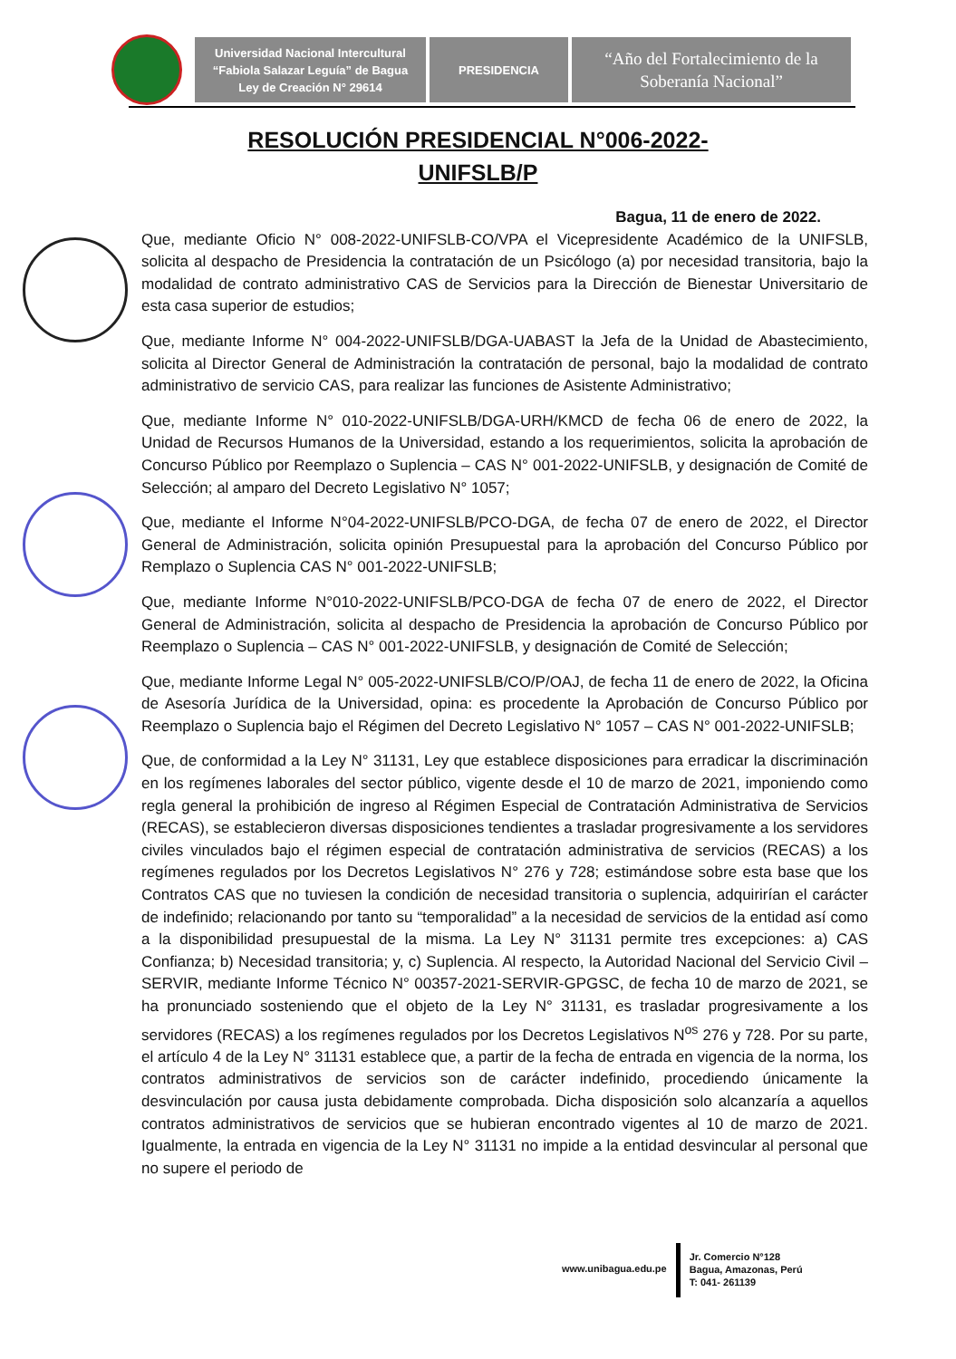Universidad Nacional Intercultural
“Fabiola Salazar Leguía” de Bagua
Ley de Creación N° 29614
PRESIDENCIA
“Año del Fortalecimiento de la
Soberanía Nacional”
RESOLUCIÓN PRESIDENCIAL N°006-2022-
UNIFSLB/P
Bagua, 11 de enero de 2022.
Que, mediante Oficio N° 008-2022-UNIFSLB-CO/VPA el Vicepresidente Académico de la UNIFSLB, solicita al despacho de Presidencia la contratación de un Psicólogo (a) por necesidad transitoria, bajo la modalidad de contrato administrativo CAS de Servicios para la Dirección de Bienestar Universitario de esta casa superior de estudios;
Que, mediante Informe N° 004-2022-UNIFSLB/DGA-UABAST la Jefa de la Unidad de Abastecimiento, solicita al Director General de Administración la contratación de personal, bajo la modalidad de contrato administrativo de servicio CAS, para realizar las funciones de Asistente Administrativo;
Que, mediante Informe N° 010-2022-UNIFSLB/DGA-URH/KMCD de fecha 06 de enero de 2022, la Unidad de Recursos Humanos de la Universidad, estando a los requerimientos, solicita la aprobación de Concurso Público por Reemplazo o Suplencia – CAS N° 001-2022-UNIFSLB, y designación de Comité de Selección; al amparo del Decreto Legislativo N° 1057;
Que, mediante el Informe N°04-2022-UNIFSLB/PCO-DGA, de fecha 07 de enero de 2022, el Director General de Administración, solicita opinión Presupuestal para la aprobación del Concurso Público por Remplazo o Suplencia CAS N° 001-2022-UNIFSLB;
Que, mediante Informe N°010-2022-UNIFSLB/PCO-DGA de fecha 07 de enero de 2022, el Director General de Administración, solicita al despacho de Presidencia la aprobación de Concurso Público por Reemplazo o Suplencia – CAS N° 001-2022-UNIFSLB, y designación de Comité de Selección;
Que, mediante Informe Legal N° 005-2022-UNIFSLB/CO/P/OAJ, de fecha 11 de enero de 2022, la Oficina de Asesoría Jurídica de la Universidad, opina: es procedente la Aprobación de Concurso Público por Reemplazo o Suplencia bajo el Régimen del Decreto Legislativo N° 1057 – CAS N° 001-2022-UNIFSLB;
Que, de conformidad a la Ley N° 31131, Ley que establece disposiciones para erradicar la discriminación en los regímenes laborales del sector público, vigente desde el 10 de marzo de 2021, imponiendo como regla general la prohibición de ingreso al Régimen Especial de Contratación Administrativa de Servicios (RECAS), se establecieron diversas disposiciones tendientes a trasladar progresivamente a los servidores civiles vinculados bajo el régimen especial de contratación administrativa de servicios (RECAS) a los regímenes regulados por los Decretos Legislativos N° 276 y 728; estimándose sobre esta base que los Contratos CAS que no tuviesen la condición de necesidad transitoria o suplencia, adquirirían el carácter de indefinido; relacionando por tanto su “temporalidad” a la necesidad de servicios de la entidad así como a la disponibilidad presupuestal de la misma. La Ley N° 31131 permite tres excepciones: a) CAS Confianza; b) Necesidad transitoria; y, c) Suplencia. Al respecto, la Autoridad Nacional del Servicio Civil – SERVIR, mediante Informe Técnico N° 00357-2021-SERVIR-GPGSC, de fecha 10 de marzo de 2021, se ha pronunciado sosteniendo que el objeto de la Ley N° 31131, es trasladar progresivamente a los servidores (RECAS) a los regímenes regulados por los Decretos Legislativos N<sup>os</sup> 276 y 728. Por su parte, el artículo 4 de la Ley N° 31131 establece que, a partir de la fecha de entrada en vigencia de la norma, los contratos administrativos de servicios son de carácter indefinido, procediendo únicamente la desvinculación por causa justa debidamente comprobada. Dicha disposición solo alcanzaría a aquellos contratos administrativos de servicios que se hubieran encontrado vigentes al 10 de marzo de 2021. Igualmente, la entrada en vigencia de la Ley N° 31131 no impide a la entidad desvincular al personal que no supere el periodo de
www.unibagua.edu.pe
Jr. Comercio N°128
Bagua, Amazonas, Perú
T: 041- 261139